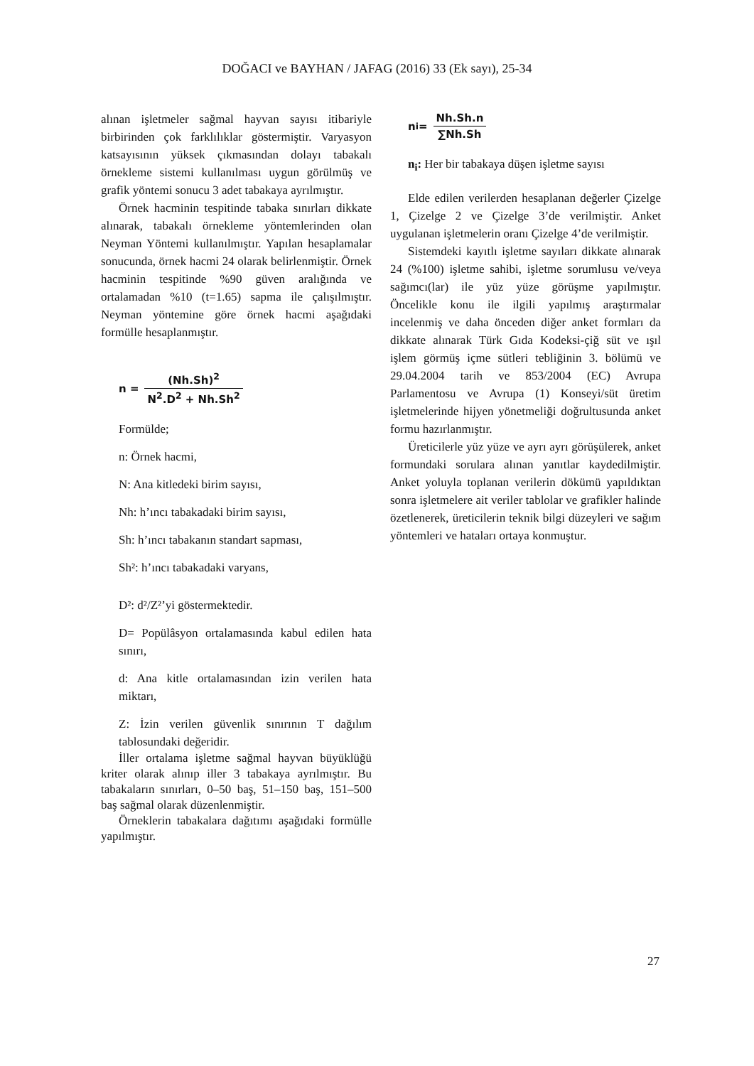DOĞACI ve BAYHAN / JAFAG (2016) 33 (Ek sayı), 25-34
alınan işletmeler sağmal hayvan sayısı itibariyle birbirinden çok farklılıklar göstermiştir. Varyasyon katsayısının yüksek çıkmasından dolayı tabakalı örnekleme sistemi kullanılması uygun görülmüş ve grafik yöntemi sonucu 3 adet tabakaya ayrılmıştır.
Örnek hacminin tespitinde tabaka sınırları dikkate alınarak, tabakalı örnekleme yöntemlerinden olan Neyman Yöntemi kullanılmıştır. Yapılan hesaplamalar sonucunda, örnek hacmi 24 olarak belirlenmiştir. Örnek hacminin tespitinde %90 güven aralığında ve ortalamadan %10 (t=1.65) sapma ile çalışılmıştır. Neyman yöntemine göre örnek hacmi aşağıdaki formülle hesaplanmıştır.
n = (Nh.Sh)<sup>2</sup> N<sup>2</sup>.D<sup>2</sup> + Nh.Sh<sup>2</sup>
Formülde;
n: Örnek hacmi,
N: Ana kitledeki birim sayısı,
Nh: h’ıncı tabakadaki birim sayısı,
Sh: h’ıncı tabakanın standart sapması,
Sh²: h’ıncı tabakadaki varyans,
D²: d²/Z²’yi göstermektedir.
D= Popülâsyon ortalamasında kabul edilen hata sınırı,
d: Ana kitle ortalamasından izin verilen hata miktarı,
Z: İzin verilen güvenlik sınırının T dağılım tablosundaki değeridir.
İller ortalama işletme sağmal hayvan büyüklüğü kriter olarak alınıp iller 3 tabakaya ayrılmıştır. Bu tabakaların sınırları, 0–50 baş, 51–150 baş, 151–500 baş sağmal olarak düzenlenmiştir.
Örneklerin tabakalara dağıtımı aşağıdaki formülle yapılmıştır.
n<sub>i</sub> = Nh.Sh.n ∑Nh.Sh
n<sub>i</sub>: Her bir tabakaya düşen işletme sayısı
Elde edilen verilerden hesaplanan değerler Çizelge 1, Çizelge 2 ve Çizelge 3’de verilmiştir. Anket uygulanan işletmelerin oranı Çizelge 4’de verilmiştir.
Sistemdeki kayıtlı işletme sayıları dikkate alınarak 24 (%100) işletme sahibi, işletme sorumlusu ve/veya sağımcı(lar) ile yüz yüze görüşme yapılmıştır. Öncelikle konu ile ilgili yapılmış araştırmalar incelenmiş ve daha önceden diğer anket formları da dikkate alınarak Türk Gıda Kodeksi-çiğ süt ve ışıl işlem görmüş içme sütleri tebliğinin 3. bölümü ve 29.04.2004 tarih ve 853/2004 (EC) Avrupa Parlamentosu ve Avrupa (1) Konseyi/süt üretim işletmelerinde hijyen yönetmeliği doğrultusunda anket formu hazırlanmıştır.
Üreticilerle yüz yüze ve ayrı ayrı görüşülerek, anket formundaki sorulara alınan yanıtlar kaydedilmiştir. Anket yoluyla toplanan verilerin dökümü yapıldıktan sonra işletmelere ait veriler tablolar ve grafikler halinde özetlenerek, üreticilerin teknik bilgi düzeyleri ve sağım yöntemleri ve hataları ortaya konmuştur.
27